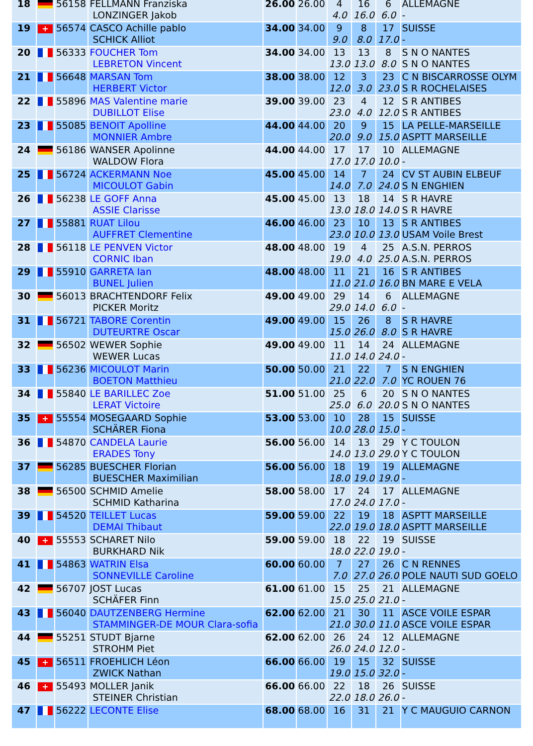| 18 | | 56158 | FELLMANN Franziska LONZINGER Jakob | 26.00 | 26.00 | 4 4.0 | 16 16.0 | 6 6.0 | ALLEMAGNE - |
| 19 | + | 56574 | CASCO Achille pablo SCHICK Alliot | 34.00 | 34.00 | 9 9.0 | 8 8.0 | 17 17.0 | SUISSE - |
| 20 | | 56333 | FOUCHER Tom LEBRETON Vincent | 34.00 | 34.00 | 13 13.0 | 13 13.0 | 8 8.0 | S N O NANTES S N O NANTES |
| 21 | | 56648 | MARSAN Tom HERBERT Victor | 38.00 | 38.00 | 12 12.0 | 3 3.0 | 23 23.0 | C N BISCARROSSE OLYM S R ROCHELAISES |
| 22 | | 55896 | MAS Valentine marie DUBILLOT Elise | 39.00 | 39.00 | 23 23.0 | 4 4.0 | 12 12.0 | S R ANTIBES S R ANTIBES |
| 23 | | 55085 | BENOIT Apolline MONNIER Ambre | 44.00 | 44.00 | 20 20.0 | 9 9.0 | 15 15.0 | LA PELLE-MARSEILLE ASPTT MARSEILLE |
| 24 | | 56186 | WANSER Apolinne WALDOW Flora | 44.00 | 44.00 | 17 17.0 | 17 17.0 | 10 10.0 | ALLEMAGNE - |
| 25 | | 56724 | ACKERMANN Noe MICOULOT Gabin | 45.00 | 45.00 | 14 14.0 | 7 7.0 | 24 24.0 | CV ST AUBIN ELBEUF S N ENGHIEN |
| 26 | | 56238 | LE GOFF Anna ASSIE Clarisse | 45.00 | 45.00 | 13 13.0 | 18 18.0 | 14 14.0 | S R HAVRE S R HAVRE |
| 27 | | 55881 | RUAT Lilou AUFFRET Clementine | 46.00 | 46.00 | 23 23.0 | 10 10.0 | 13 13.0 | S R ANTIBES USAM Voile Brest |
| 28 | | 56118 | LE PENVEN Victor CORNIC Iban | 48.00 | 48.00 | 19 19.0 | 4 4.0 | 25 25.0 | A.S.N. PERROS A.S.N. PERROS |
| 29 | | 55910 | GARRETA Ian BUNEL Julien | 48.00 | 48.00 | 11 11.0 | 21 21.0 | 16 16.0 | S R ANTIBES BN MARE E VELA |
| 30 | | 56013 | BRACHTENDORF Felix PICKER Moritz | 49.00 | 49.00 | 29 29.0 | 14 14.0 | 6 6.0 | ALLEMAGNE - |
| 31 | | 56721 | TABORE Corentin DUTEURTRE Oscar | 49.00 | 49.00 | 15 15.0 | 26 26.0 | 8 8.0 | S R HAVRE S R HAVRE |
| 32 | | 56502 | WEWER Sophie WEWER Lucas | 49.00 | 49.00 | 11 11.0 | 14 14.0 | 24 24.0 | ALLEMAGNE - |
| 33 | | 56236 | MICOULOT Marin BOETON Matthieu | 50.00 | 50.00 | 21 21.0 | 22 22.0 | 7 7.0 | S N ENGHIEN YC ROUEN 76 |
| 34 | | 55840 | LE BARILLEC Zoe LERAT Victoire | 51.00 | 51.00 | 25 25.0 | 6 6.0 | 20 20.0 | S N O NANTES S N O NANTES |
| 35 | + | 55554 | MOSEGAARD Sophie SCHÄRER Fiona | 53.00 | 53.00 | 10 10.0 | 28 28.0 | 15 15.0 | SUISSE - |
| 36 | | 54870 | CANDELA Laurie ERADES Tony | 56.00 | 56.00 | 14 14.0 | 13 13.0 | 29 29.0 | Y C TOULON Y C TOULON |
| 37 | | 56285 | BUESCHER Florian BUESCHER Maximilian | 56.00 | 56.00 | 18 18.0 | 19 19.0 | 19 19.0 | ALLEMAGNE - |
| 38 | | 56500 | SCHMID Amelie SCHMID Katharina | 58.00 | 58.00 | 17 17.0 | 24 24.0 | 17 17.0 | ALLEMAGNE - |
| 39 | | 54520 | TEILLET Lucas DEMAI Thibaut | 59.00 | 59.00 | 22 22.0 | 19 19.0 | 18 18.0 | ASPTT MARSEILLE ASPTT MARSEILLE |
| 40 | + | 55553 | SCHARET Nilo BURKHARD Nik | 59.00 | 59.00 | 18 18.0 | 22 22.0 | 19 19.0 | SUISSE - |
| 41 | | 54863 | WATRIN Elsa SONNEVILLE Caroline | 60.00 | 60.00 | 7 7.0 | 27 27.0 | 26 26.0 | C N RENNES POLE NAUTI SUD GOELO |
| 42 | | 56707 | JOST Lucas SCHÄFER Finn | 61.00 | 61.00 | 15 15.0 | 25 25.0 | 21 21.0 | ALLEMAGNE - |
| 43 | | 56040 | DAUTZENBERG Hermine STAMMINGER-DE MOUR Clara-sofia | 62.00 | 62.00 | 21 21.0 | 30 30.0 | 11 11.0 | ASCE VOILE ESPAR ASCE VOILE ESPAR |
| 44 | | 55251 | STUDT Bjarne STROHM Piet | 62.00 | 62.00 | 26 26.0 | 24 24.0 | 12 12.0 | ALLEMAGNE - |
| 45 | + | 56511 | FROEHLICH Léon ZWICK Nathan | 66.00 | 66.00 | 19 19.0 | 15 15.0 | 32 32.0 | SUISSE - |
| 46 | + | 55493 | MOLLER Janik STEINER Christian | 66.00 | 66.00 | 22 22.0 | 18 18.0 | 26 26.0 | SUISSE - |
| 47 | | 56222 | LECONTE Elise | 68.00 | 68.00 | 16 | 31 | 21 | Y C MAUGUIO CARNON |